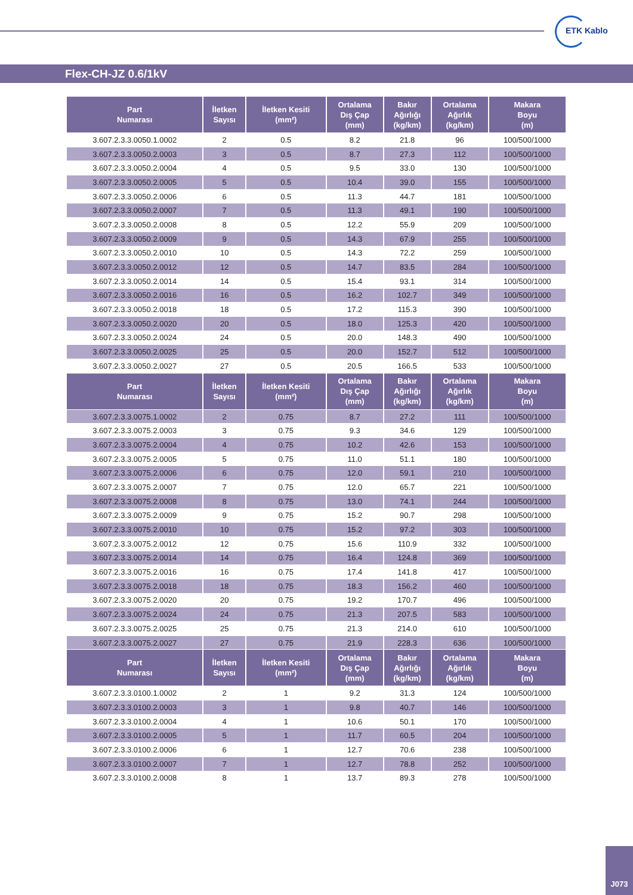ETK Kablo
Flex-CH-JZ 0.6/1kV
| Part Numarası | İletken Sayısı | İletken Kesiti (mm²) | Ortalama Dış Çap (mm) | Bakır Ağırlığı (kg/km) | Ortalama Ağırlık (kg/km) | Makara Boyu (m) |
| --- | --- | --- | --- | --- | --- | --- |
| 3.607.2.3.3.0050.1.0002 | 2 | 0.5 | 8.2 | 21.8 | 96 | 100/500/1000 |
| 3.607.2.3.3.0050.2.0003 | 3 | 0.5 | 8.7 | 27.3 | 112 | 100/500/1000 |
| 3.607.2.3.3.0050.2.0004 | 4 | 0.5 | 9.5 | 33.0 | 130 | 100/500/1000 |
| 3.607.2.3.3.0050.2.0005 | 5 | 0.5 | 10.4 | 39.0 | 155 | 100/500/1000 |
| 3.607.2.3.3.0050.2.0006 | 6 | 0.5 | 11.3 | 44.7 | 181 | 100/500/1000 |
| 3.607.2.3.3.0050.2.0007 | 7 | 0.5 | 11.3 | 49.1 | 190 | 100/500/1000 |
| 3.607.2.3.3.0050.2.0008 | 8 | 0.5 | 12.2 | 55.9 | 209 | 100/500/1000 |
| 3.607.2.3.3.0050.2.0009 | 9 | 0.5 | 14.3 | 67.9 | 255 | 100/500/1000 |
| 3.607.2.3.3.0050.2.0010 | 10 | 0.5 | 14.3 | 72.2 | 259 | 100/500/1000 |
| 3.607.2.3.3.0050.2.0012 | 12 | 0.5 | 14.7 | 83.5 | 284 | 100/500/1000 |
| 3.607.2.3.3.0050.2.0014 | 14 | 0.5 | 15.4 | 93.1 | 314 | 100/500/1000 |
| 3.607.2.3.3.0050.2.0016 | 16 | 0.5 | 16.2 | 102.7 | 349 | 100/500/1000 |
| 3.607.2.3.3.0050.2.0018 | 18 | 0.5 | 17.2 | 115.3 | 390 | 100/500/1000 |
| 3.607.2.3.3.0050.2.0020 | 20 | 0.5 | 18.0 | 125.3 | 420 | 100/500/1000 |
| 3.607.2.3.3.0050.2.0024 | 24 | 0.5 | 20.0 | 148.3 | 490 | 100/500/1000 |
| 3.607.2.3.3.0050.2.0025 | 25 | 0.5 | 20.0 | 152.7 | 512 | 100/500/1000 |
| 3.607.2.3.3.0050.2.0027 | 27 | 0.5 | 20.5 | 166.5 | 533 | 100/500/1000 |
| Part Numarası | İletken Sayısı | İletken Kesiti (mm²) | Ortalama Dış Çap (mm) | Bakır Ağırlığı (kg/km) | Ortalama Ağırlık (kg/km) | Makara Boyu (m) |
| 3.607.2.3.3.0075.1.0002 | 2 | 0.75 | 8.7 | 27.2 | 111 | 100/500/1000 |
| 3.607.2.3.3.0075.2.0003 | 3 | 0.75 | 9.3 | 34.6 | 129 | 100/500/1000 |
| 3.607.2.3.3.0075.2.0004 | 4 | 0.75 | 10.2 | 42.6 | 153 | 100/500/1000 |
| 3.607.2.3.3.0075.2.0005 | 5 | 0.75 | 11.0 | 51.1 | 180 | 100/500/1000 |
| 3.607.2.3.3.0075.2.0006 | 6 | 0.75 | 12.0 | 59.1 | 210 | 100/500/1000 |
| 3.607.2.3.3.0075.2.0007 | 7 | 0.75 | 12.0 | 65.7 | 221 | 100/500/1000 |
| 3.607.2.3.3.0075.2.0008 | 8 | 0.75 | 13.0 | 74.1 | 244 | 100/500/1000 |
| 3.607.2.3.3.0075.2.0009 | 9 | 0.75 | 15.2 | 90.7 | 298 | 100/500/1000 |
| 3.607.2.3.3.0075.2.0010 | 10 | 0.75 | 15.2 | 97.2 | 303 | 100/500/1000 |
| 3.607.2.3.3.0075.2.0012 | 12 | 0.75 | 15.6 | 110.9 | 332 | 100/500/1000 |
| 3.607.2.3.3.0075.2.0014 | 14 | 0.75 | 16.4 | 124.8 | 369 | 100/500/1000 |
| 3.607.2.3.3.0075.2.0016 | 16 | 0.75 | 17.4 | 141.8 | 417 | 100/500/1000 |
| 3.607.2.3.3.0075.2.0018 | 18 | 0.75 | 18.3 | 156.2 | 460 | 100/500/1000 |
| 3.607.2.3.3.0075.2.0020 | 20 | 0.75 | 19.2 | 170.7 | 496 | 100/500/1000 |
| 3.607.2.3.3.0075.2.0024 | 24 | 0.75 | 21.3 | 207.5 | 583 | 100/500/1000 |
| 3.607.2.3.3.0075.2.0025 | 25 | 0.75 | 21.3 | 214.0 | 610 | 100/500/1000 |
| 3.607.2.3.3.0075.2.0027 | 27 | 0.75 | 21.9 | 228.3 | 636 | 100/500/1000 |
| Part Numarası | İletken Sayısı | İletken Kesiti (mm²) | Ortalama Dış Çap (mm) | Bakır Ağırlığı (kg/km) | Ortalama Ağırlık (kg/km) | Makara Boyu (m) |
| 3.607.2.3.3.0100.1.0002 | 2 | 1 | 9.2 | 31.3 | 124 | 100/500/1000 |
| 3.607.2.3.3.0100.2.0003 | 3 | 1 | 9.8 | 40.7 | 146 | 100/500/1000 |
| 3.607.2.3.3.0100.2.0004 | 4 | 1 | 10.6 | 50.1 | 170 | 100/500/1000 |
| 3.607.2.3.3.0100.2.0005 | 5 | 1 | 11.7 | 60.5 | 204 | 100/500/1000 |
| 3.607.2.3.3.0100.2.0006 | 6 | 1 | 12.7 | 70.6 | 238 | 100/500/1000 |
| 3.607.2.3.3.0100.2.0007 | 7 | 1 | 12.7 | 78.8 | 252 | 100/500/1000 |
| 3.607.2.3.3.0100.2.0008 | 8 | 1 | 13.7 | 89.3 | 278 | 100/500/1000 |
J073